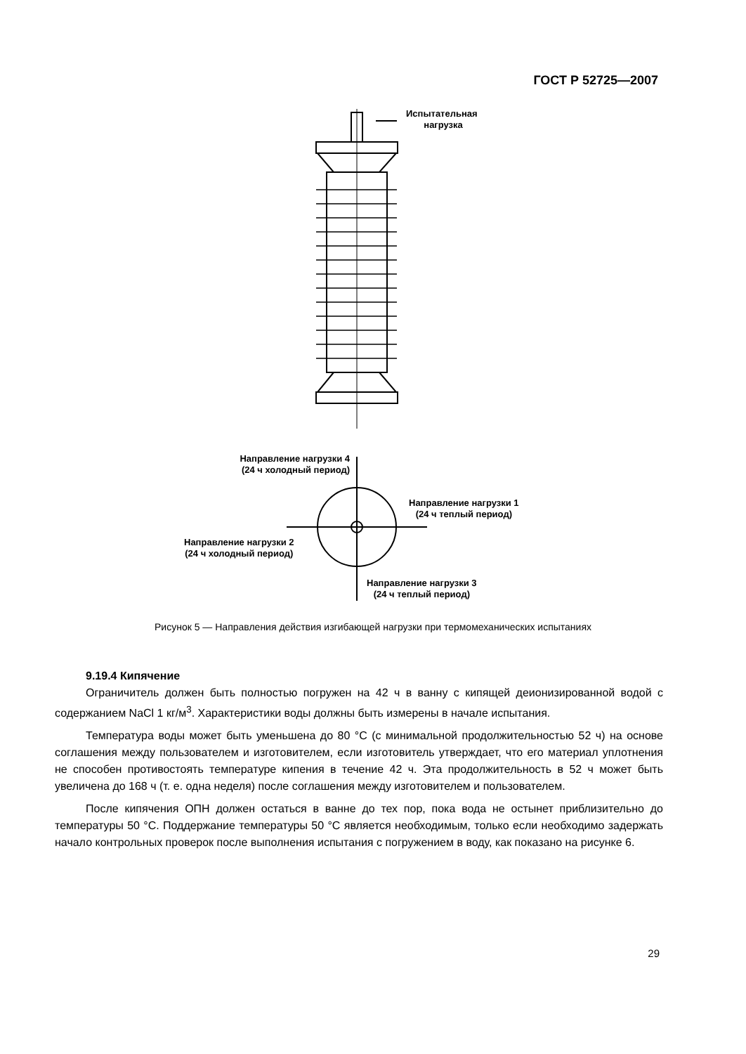ГОСТ Р 52725—2007
Испытательная
нагрузка
Направление нагрузки 4
(24 ч холодный период)
Направление нагрузки 1
(24 ч теплый период)
Направление нагрузки 2
(24 ч холодный период)
Направление нагрузки 3
(24 ч теплый период)
Рисунок 5 — Направления действия изгибающей нагрузки при термомеханических испытаниях
9.19.4 Кипячение
Ограничитель должен быть полностью погружен на 42 ч в ванну с кипящей деионизированной водой с содержанием NaCl 1 кг/м<sup>3</sup>. Характеристики воды должны быть измерены в начале испытания.
Температура воды может быть уменьшена до 80 °С (с минимальной продолжительностью 52 ч) на основе соглашения между пользователем и изготовителем, если изготовитель утверждает, что его материал уплотнения не способен противостоять температуре кипения в течение 42 ч. Эта продолжительность в 52 ч может быть увеличена до 168 ч (т. е. одна неделя) после соглашения между изготовителем и пользователем.
После кипячения ОПН должен остаться в ванне до тех пор, пока вода не остынет приблизительно до температуры 50 °С. Поддержание температуры 50 °С является необходимым, только если необходимо задержать начало контрольных проверок после выполнения испытания с погружением в воду, как показано на рисунке 6.
29